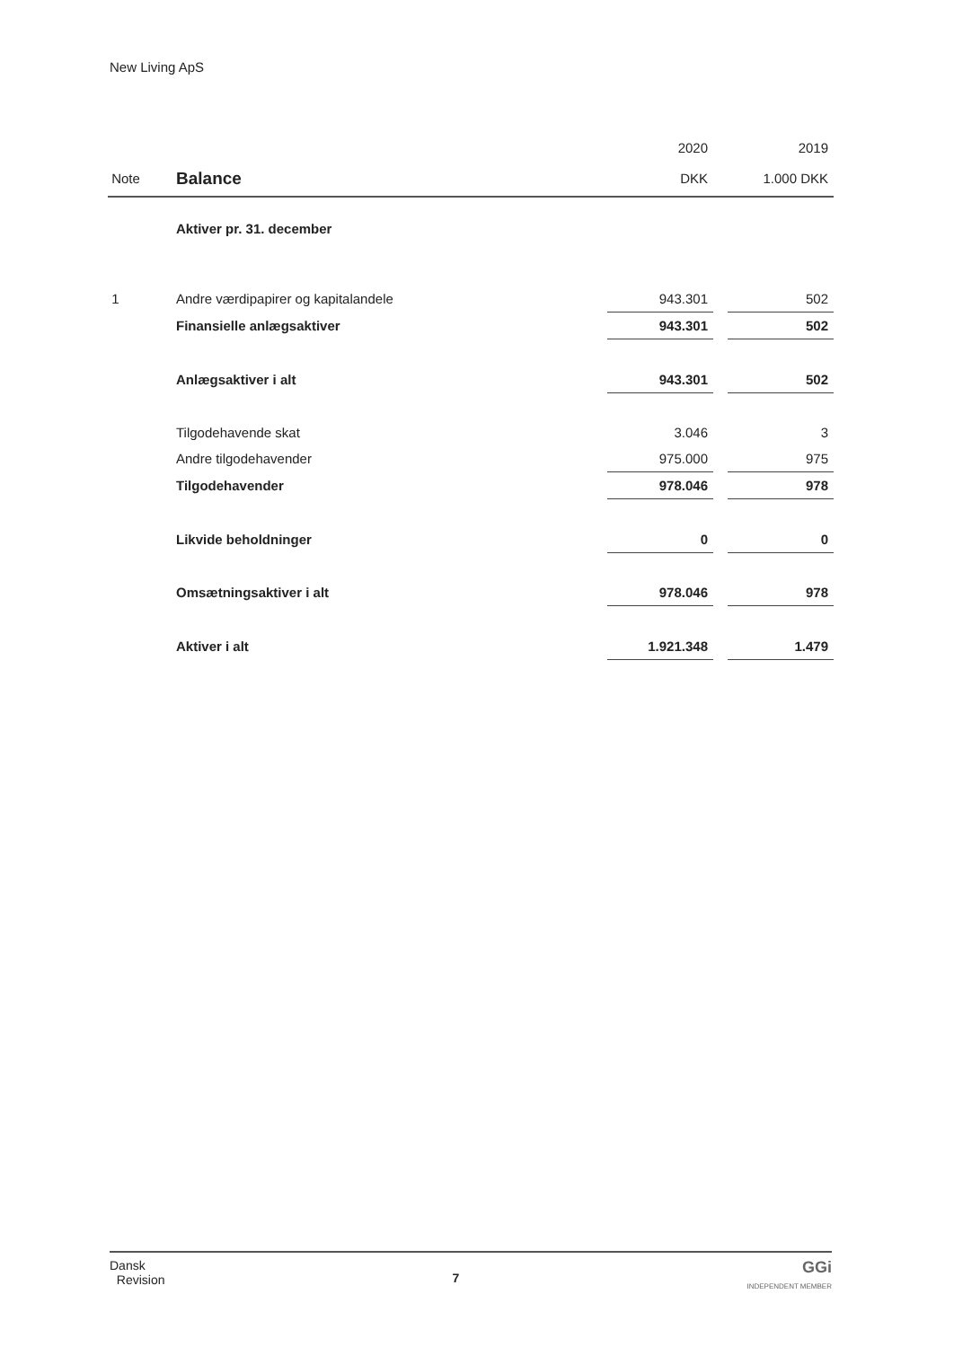New Living ApS
| | | 2020 | | 2019 |
| Note | Balance | DKK | | 1.000 DKK |
| | Aktiver pr. 31. december | | | |
| 1 | Andre værdipapirer og kapitalandele | 943.301 | | 502 |
| | Finansielle anlægsaktiver | 943.301 | | 502 |
| | Anlægsaktiver i alt | 943.301 | | 502 |
| | Tilgodehavende skat | 3.046 | | 3 |
| | Andre tilgodehavender | 975.000 | | 975 |
| | Tilgodehavender | 978.046 | | 978 |
| | Likvide beholdninger | 0 | | 0 |
| | Omsætningsaktiver i alt | 978.046 | | 978 |
| | Aktiver i alt | 1.921.348 | | 1.479 |
Dansk
Revision
7
GGi
INDEPENDENT MEMBER